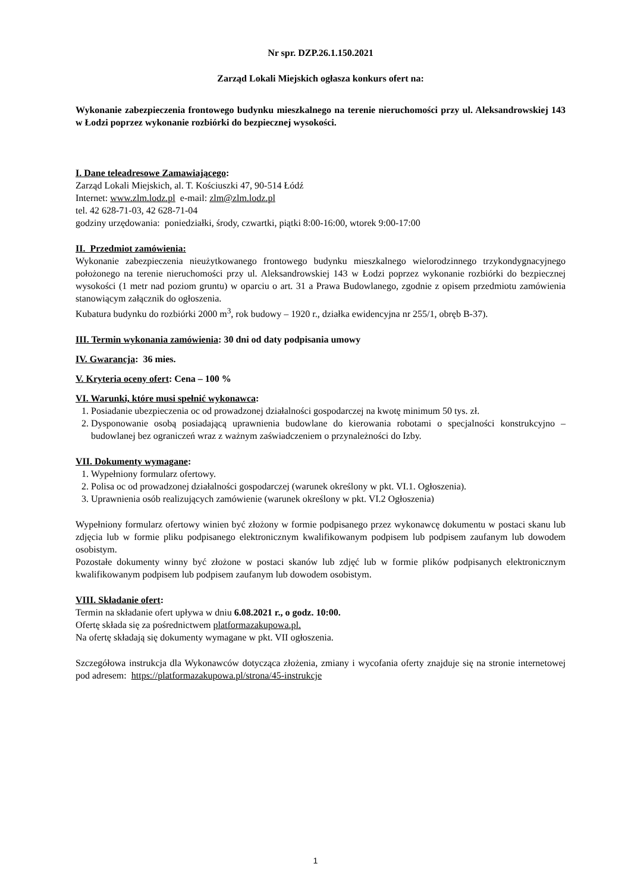Nr spr. DZP.26.1.150.2021
Zarząd Lokali Miejskich ogłasza konkurs ofert na:
Wykonanie zabezpieczenia frontowego budynku mieszkalnego na terenie nieruchomości przy ul. Aleksandrowskiej 143 w Łodzi poprzez wykonanie rozbiórki do bezpiecznej wysokości.
I. Dane teleadresowe Zamawiającego:
Zarząd Lokali Miejskich, al. T. Kościuszki 47, 90-514 Łódź
Internet: www.zlm.lodz.pl e-mail: zlm@zlm.lodz.pl
tel. 42 628-71-03, 42 628-71-04
godziny urzędowania: poniedziałki, środy, czwartki, piątki 8:00-16:00, wtorek 9:00-17:00
II. Przedmiot zamówienia:
Wykonanie zabezpieczenia nieużytkowanego frontowego budynku mieszkalnego wielorodzinnego trzykondygnacyjnego położonego na terenie nieruchomości przy ul. Aleksandrowskiej 143 w Łodzi poprzez wykonanie rozbiórki do bezpiecznej wysokości (1 metr nad poziom gruntu) w oparciu o art. 31 a Prawa Budowlanego, zgodnie z opisem przedmiotu zamówienia stanowiącym załącznik do ogłoszenia.
Kubatura budynku do rozbiórki 2000 m<sup>3</sup>, rok budowy – 1920 r., działka ewidencyjna nr 255/1, obręb B-37).
III. Termin wykonania zamówienia: 30 dni od daty podpisania umowy
IV. Gwarancja: 36 mies.
V. Kryteria oceny ofert: Cena – 100 %
VI. Warunki, które musi spełnić wykonawca:
1. Posiadanie ubezpieczenia oc od prowadzonej działalności gospodarczej na kwotę minimum 50 tys. zł.
2. Dysponowanie osobą posiadającą uprawnienia budowlane do kierowania robotami o specjalności konstrukcyjno – budowlanej bez ograniczeń wraz z ważnym zaświadczeniem o przynależności do Izby.
VII. Dokumenty wymagane:
1. Wypełniony formularz ofertowy.
2. Polisa oc od prowadzonej działalności gospodarczej (warunek określony w pkt. VI.1. Ogłoszenia).
3. Uprawnienia osób realizujących zamówienie (warunek określony w pkt. VI.2 Ogłoszenia)
Wypełniony formularz ofertowy winien być złożony w formie podpisanego przez wykonawcę dokumentu w postaci skanu lub zdjęcia lub w formie pliku podpisanego elektronicznym kwalifikowanym podpisem lub podpisem zaufanym lub dowodem osobistym.
Pozostałe dokumenty winny być złożone w postaci skanów lub zdjęć lub w formie plików podpisanych elektronicznym kwalifikowanym podpisem lub podpisem zaufanym lub dowodem osobistym.
VIII. Składanie ofert:
Termin na składanie ofert upływa w dniu 6.08.2021 r., o godz. 10:00.
Ofertę składa się za pośrednictwem platformazakupowa.pl.
Na ofertę składają się dokumenty wymagane w pkt. VII ogłoszenia.
Szczegółowa instrukcja dla Wykonawców dotycząca złożenia, zmiany i wycofania oferty znajduje się na stronie internetowej pod adresem: https://platformazakupowa.pl/strona/45-instrukcje
1